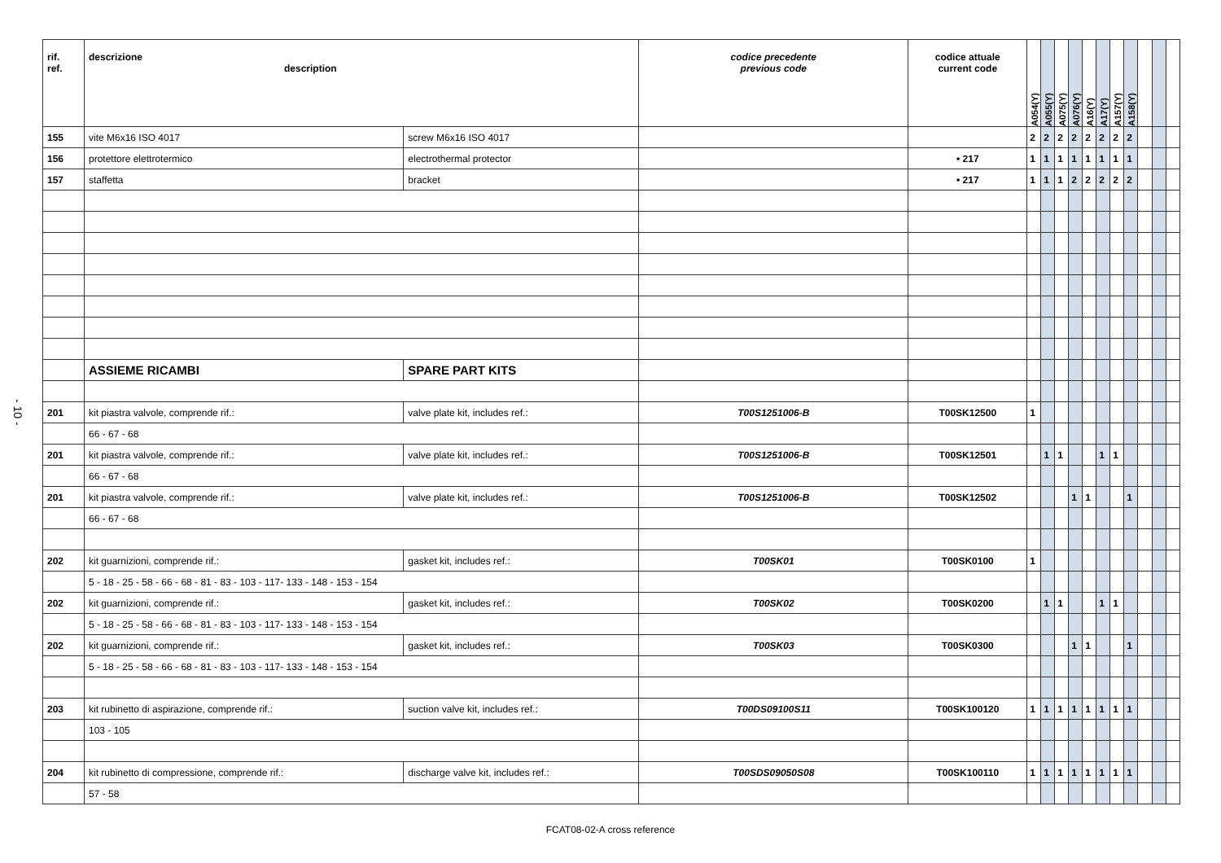- 10 -
| rif. ref. | descrizione description | | codice precedente previous code | codice attuale current code | A054(Y) | A055(Y) | A075(Y) | A076(Y) | A16(Y) | A17(Y) | A157(Y) | A158(Y) | | | |
| --- | --- | --- | --- | --- | --- | --- | --- | --- | --- | --- | --- | --- | --- | --- | --- |
| 155 | vite M6x16 ISO 4017 | screw M6x16 ISO 4017 | | | 2 | 2 | 2 | 2 | 2 | 2 | 2 | 2 | | | |
| 156 | protettore elettrotermico | electrothermal protector | | • 217 | 1 | 1 | 1 | 1 | 1 | 1 | 1 | 1 | | | |
| 157 | staffetta | bracket | | • 217 | 1 | 1 | 1 | 2 | 2 | 2 | 2 | 2 | | | |
| | ASSIEME RICAMBI | SPARE PART KITS | | | | | | | | | | | | | |
| 201 | kit piastra valvole, comprende rif.: | valve plate kit, includes ref.: | T00S1251006-B | T00SK12500 | 1 | | | | | | | | | | |
| | 66 - 67 - 68 | | | | | | | | | | | | | | |
| 201 | kit piastra valvole, comprende rif.: | valve plate kit, includes ref.: | T00S1251006-B | T00SK12501 | | 1 | 1 | | | 1 | 1 | | | | |
| | 66 - 67 - 68 | | | | | | | | | | | | | | |
| 201 | kit piastra valvole, comprende rif.: | valve plate kit, includes ref.: | T00S1251006-B | T00SK12502 | | | | 1 | 1 | | | 1 | | | |
| | 66 - 67 - 68 | | | | | | | | | | | | | | |
| 202 | kit guarnizioni, comprende rif.: | gasket kit, includes ref.: | T00SK01 | T00SK0100 | 1 | | | | | | | | | | |
| | 5 - 18 - 25 - 58 - 66 - 68 - 81 - 83 - 103 - 117- 133 - 148 - 153 - 154 | | | | | | | | | | | | | | |
| 202 | kit guarnizioni, comprende rif.: | gasket kit, includes ref.: | T00SK02 | T00SK0200 | | 1 | 1 | | | 1 | 1 | | | | |
| | 5 - 18 - 25 - 58 - 66 - 68 - 81 - 83 - 103 - 117- 133 - 148 - 153 - 154 | | | | | | | | | | | | | | |
| 202 | kit guarnizioni, comprende rif.: | gasket kit, includes ref.: | T00SK03 | T00SK0300 | | | | 1 | 1 | | | 1 | | | |
| | 5 - 18 - 25 - 58 - 66 - 68 - 81 - 83 - 103 - 117- 133 - 148 - 153 - 154 | | | | | | | | | | | | | | |
| 203 | kit rubinetto di aspirazione, comprende rif.: | suction valve kit, includes ref.: | T00DS09100S11 | T00SK100120 | 1 | 1 | 1 | 1 | 1 | 1 | 1 | 1 | | | |
| | 103 - 105 | | | | | | | | | | | | | | |
| 204 | kit rubinetto di compressione, comprende rif.: | discharge valve kit, includes ref.: | T00SDS09050S08 | T00SK100110 | 1 | 1 | 1 | 1 | 1 | 1 | 1 | 1 | | | |
| | 57 - 58 | | | | | | | | | | | | | | |
FCAT08-02-A cross reference